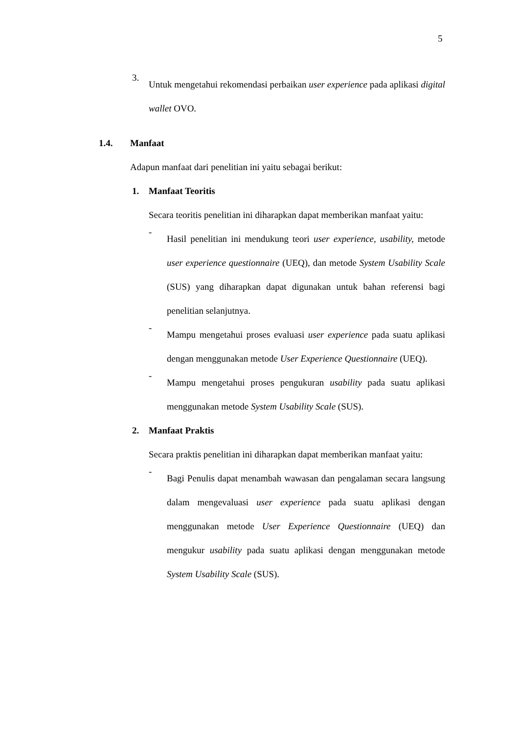5
3.
Untuk mengetahui rekomendasi perbaikan user experience pada aplikasi digital wallet OVO.
1.4. Manfaat
Adapun manfaat dari penelitian ini yaitu sebagai berikut:
1. Manfaat Teoritis
Secara teoritis penelitian ini diharapkan dapat memberikan manfaat yaitu:
-
Hasil penelitian ini mendukung teori user experience, usability, metode user experience questionnaire (UEQ), dan metode System Usability Scale (SUS) yang diharapkan dapat digunakan untuk bahan referensi bagi penelitian selanjutnya.
-
Mampu mengetahui proses evaluasi user experience pada suatu aplikasi dengan menggunakan metode User Experience Questionnaire (UEQ).
-
Mampu mengetahui proses pengukuran usability pada suatu aplikasi menggunakan metode System Usability Scale (SUS).
2. Manfaat Praktis
Secara praktis penelitian ini diharapkan dapat memberikan manfaat yaitu:
-
Bagi Penulis dapat menambah wawasan dan pengalaman secara langsung dalam mengevaluasi user experience pada suatu aplikasi dengan menggunakan metode User Experience Questionnaire (UEQ) dan mengukur usability pada suatu aplikasi dengan menggunakan metode System Usability Scale (SUS).